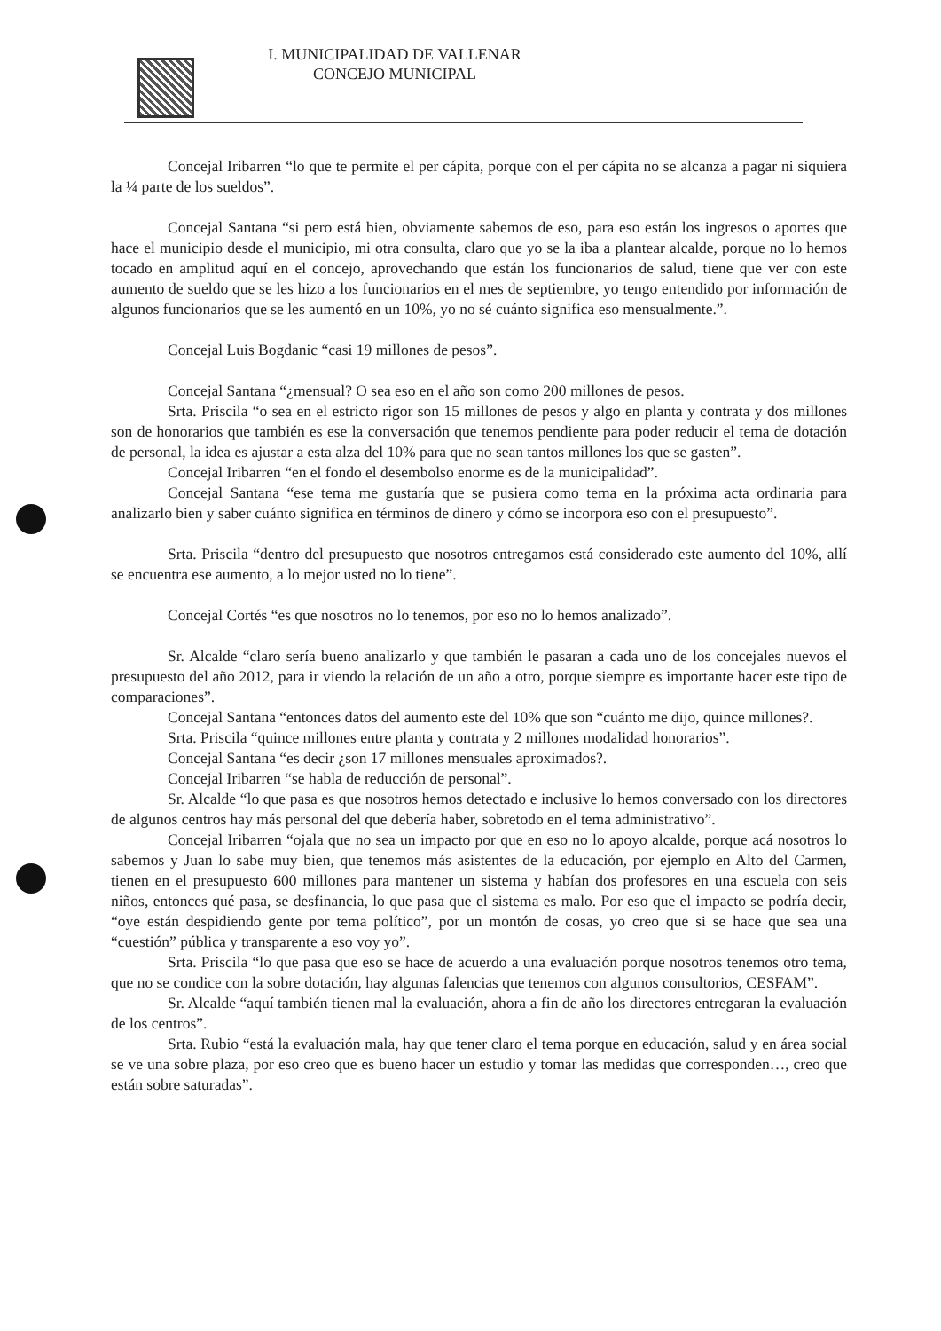I. MUNICIPALIDAD DE VALLENAR
CONCEJO MUNICIPAL
Concejal Iribarren “lo que te permite el per cápita, porque con el per cápita no se alcanza a pagar ni siquiera la ¼ parte de los sueldos”.
Concejal Santana “si pero está bien, obviamente sabemos de eso, para eso están los ingresos o aportes que hace el municipio desde el municipio, mi otra consulta, claro que yo se la iba a plantear alcalde, porque no lo hemos tocado en amplitud aquí en el concejo, aprovechando que están los funcionarios de salud, tiene que ver con este aumento de sueldo que se les hizo a los funcionarios en el mes de septiembre, yo tengo entendido por información de algunos funcionarios que se les aumentó en un 10%, yo no sé cuánto significa eso mensualmente.”.
Concejal Luis Bogdanic “casi 19 millones de pesos”.
Concejal Santana “¿mensual? O sea eso en el año son como 200 millones de pesos.
Srta. Priscila “o sea en el estricto rigor son 15 millones de pesos y algo en planta y contrata y dos millones son de honorarios que también es ese la conversación que tenemos pendiente para poder reducir el tema de dotación de personal, la idea es ajustar a esta alza del 10% para que no sean tantos millones los que se gasten”.
Concejal Iribarren “en el fondo el desembolso enorme es de la municipalidad”.
Concejal Santana “ese tema me gustaría que se pusiera como tema en la próxima acta ordinaria para analizarlo bien y saber cuánto significa en términos de dinero y cómo se incorpora eso con el presupuesto”.
Srta. Priscila “dentro del presupuesto que nosotros entregamos está considerado este aumento del 10%, allí se encuentra ese aumento, a lo mejor usted no lo tiene”.
Concejal Cortés “es que nosotros no lo tenemos, por eso no lo hemos analizado”.
Sr. Alcalde “claro sería bueno analizarlo y que también le pasaran a cada uno de los concejales nuevos el presupuesto del año 2012, para ir viendo la relación de un año a otro, porque siempre es importante hacer este tipo de comparaciones”.
Concejal Santana “entonces datos del aumento este del 10% que son “cuánto me dijo, quince millones?.
Srta. Priscila “quince millones entre planta y contrata y 2 millones modalidad honorarios”.
Concejal Santana “es decir ¿son 17 millones mensuales aproximados?.
Concejal Iribarren “se habla de reducción de personal”.
Sr. Alcalde “lo que pasa es que nosotros hemos detectado e inclusive lo hemos conversado con los directores de algunos centros hay más personal del que debería haber, sobretodo en el tema administrativo”.
Concejal Iribarren “ojala que no sea un impacto por que en eso no lo apoyo alcalde, porque acá nosotros lo sabemos y Juan lo sabe muy bien, que tenemos más asistentes de la educación, por ejemplo en Alto del Carmen, tienen en el presupuesto 600 millones para mantener un sistema y habían dos profesores en una escuela con seis niños, entonces qué pasa, se desfinancia, lo que pasa que el sistema es malo. Por eso que el impacto se podría decir, “oye están despidiendo gente por tema político”, por un montón de cosas, yo creo que si se hace que sea una “cuestión” pública y transparente a eso voy yo”.
Srta. Priscila “lo que pasa que eso se hace de acuerdo a una evaluación porque nosotros tenemos otro tema, que no se condice con la sobre dotación, hay algunas falencias que tenemos con algunos consultorios, CESFAM”.
Sr. Alcalde “aquí también tienen mal la evaluación, ahora a fin de año los directores entregaran la evaluación de los centros”.
Srta. Rubio “está la evaluación mala, hay que tener claro el tema porque en educación, salud y en área social se ve una sobre plaza, por eso creo que es bueno hacer un estudio y tomar las medidas que corresponden…, creo que están sobre saturadas”.